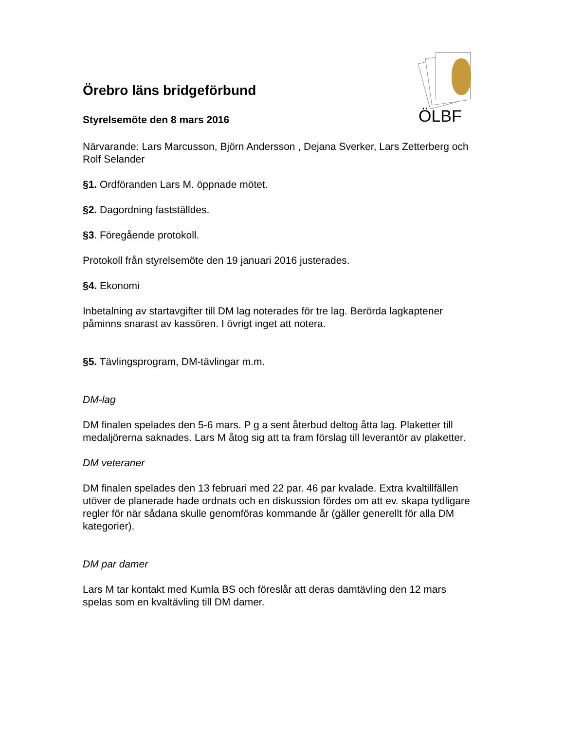ÖLBF
Örebro läns bridgeförbund
Styrelsemöte den 8 mars 2016
Närvarande: Lars Marcusson, Björn Andersson , Dejana Sverker, Lars Zetterberg och Rolf Selander
§1. Ordföranden Lars M. öppnade mötet.
§2. Dagordning fastställdes.
§3. Föregående protokoll.
Protokoll från styrelsemöte den 19 januari 2016 justerades.
§4. Ekonomi
Inbetalning av startavgifter till DM lag noterades för tre lag. Berörda lagkaptener påminns snarast av kassören. I övrigt inget att notera.
§5. Tävlingsprogram, DM-tävlingar m.m.
DM-lag
DM finalen spelades den 5-6 mars. P g a sent återbud deltog åtta lag. Plaketter till medaljörerna saknades. Lars M åtog sig att ta fram förslag till leverantör av plaketter.
DM veteraner
DM finalen spelades den 13 februari med 22 par. 46 par kvalade. Extra kvaltillfällen utöver de planerade hade ordnats och en diskussion fördes om att ev. skapa tydligare regler för när sådana skulle genomföras kommande år (gäller generellt för alla DM kategorier).
DM par damer
Lars M tar kontakt med Kumla BS och föreslår att deras damtävling den 12 mars spelas som en kvaltävling till DM damer.